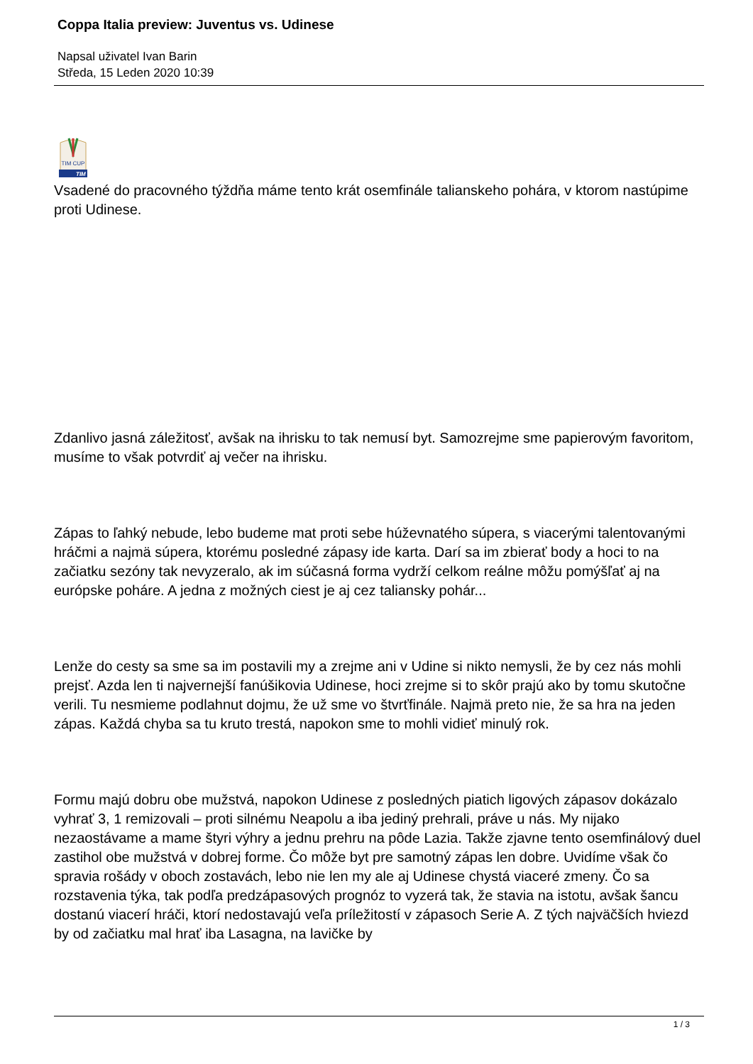Coppa Italia preview: Juventus vs. Udinese
Napsal uživatel Ivan Barin
Středa, 15 Leden 2020 10:39
TIM CUP
TIM
Vsadené do pracovného týždňa máme tento krát osemfinále talianskeho pohára, v ktorom nastúpime proti Udinese.
Zdanlivo jasná záležitosť, avšak na ihrisku to tak nemusí byt. Samozrejme sme papierovým favoritom, musíme to však potvrdiť aj večer na ihrisku.
Zápas to ľahký nebude, lebo budeme mat proti sebe húževnatého súpera, s viacerými talentovanými hráčmi a najmä súpera, ktorému posledné zápasy ide karta. Darí sa im zbierať body a hoci to na začiatku sezóny tak nevyzeralo, ak im súčasná forma vydrží celkom reálne môžu pomýšľať aj na európske poháre. A jedna z možných ciest je aj cez taliansky pohár...
Lenže do cesty sa sme sa im postavili my a zrejme ani v Udine si nikto nemysli, že by cez nás mohli prejsť. Azda len ti najvernejší fanúšikovia Udinese, hoci zrejme si to skôr prajú ako by tomu skutočne verili. Tu nesmieme podlahnut dojmu, že už sme vo štvrťfinále. Najmä preto nie, že sa hra na jeden zápas. Každá chyba sa tu kruto trestá, napokon sme to mohli vidieť minulý rok.
Formu majú dobru obe mužstvá, napokon Udinese z posledných piatich ligových zápasov dokázalo vyhrať 3, 1 remizovali – proti silnému Neapolu a iba jediný prehrali, práve u nás. My nijako nezaostávame a mame štyri výhry a jednu prehru na pôde Lazia. Takže zjavne tento osemfinálový duel zastihol obe mužstvá v dobrej forme. Čo môže byt pre samotný zápas len dobre. Uvidíme však čo spravia rošády v oboch zostavách, lebo nie len my ale aj Udinese chystá viaceré zmeny. Čo sa rozstavenia týka, tak podľa predzápasových prognóz to vyzerá tak, že stavia na istotu, avšak šancu dostanú viacerí hráči, ktorí nedostavajú veľa príležitostí v zápasoch Serie A. Z tých najväčších hviezd by od začiatku mal hrať iba Lasagna, na lavičke by
1 / 3